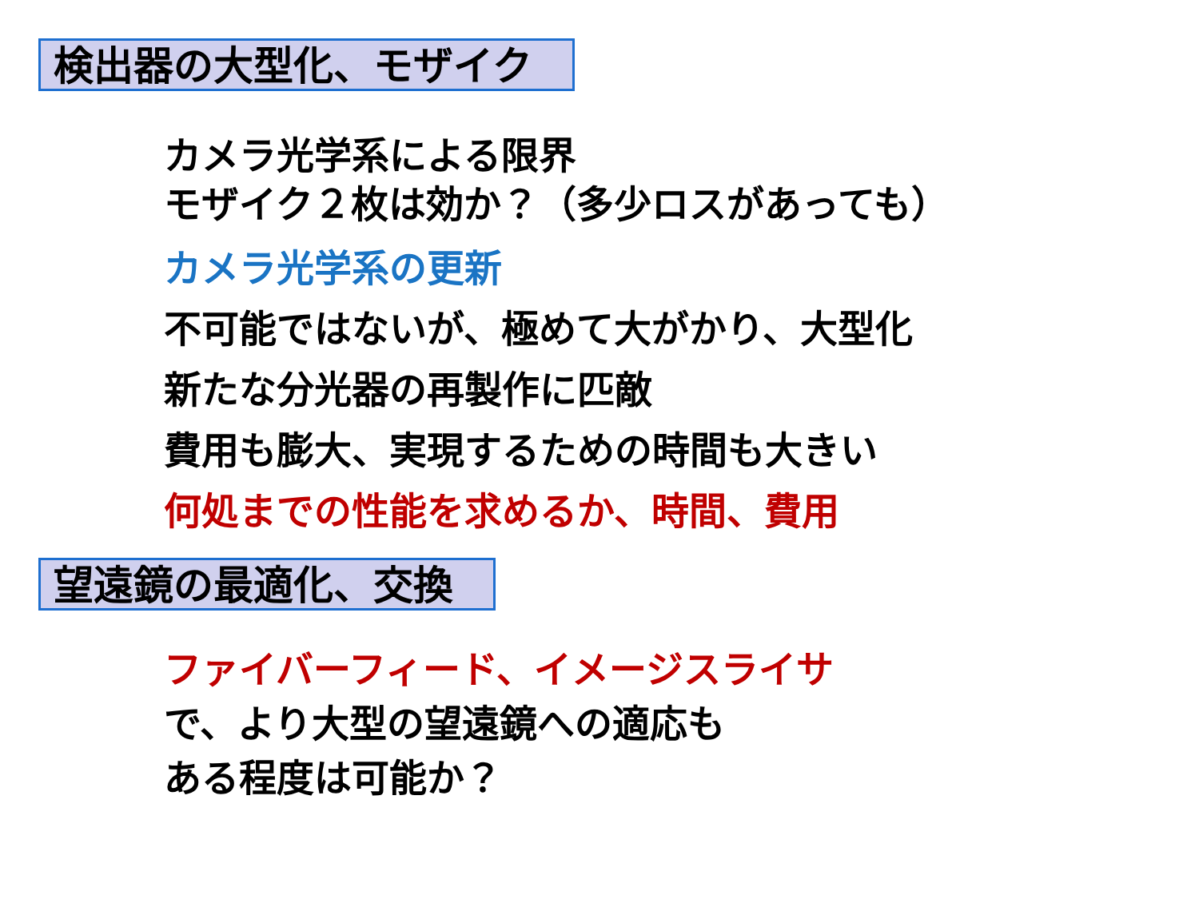検出器の大型化、モザイク
カメラ光学系による限界
モザイク２枚は効か？（多少ロスがあっても）
カメラ光学系の更新
不可能ではないが、極めて大がかり、大型化
新たな分光器の再製作に匹敵
費用も膨大、実現するための時間も大きい
何処までの性能を求めるか、時間、費用
望遠鏡の最適化、交換
ファイバーフィード、イメージスライサ
で、より大型の望遠鏡への適応も
ある程度は可能か？